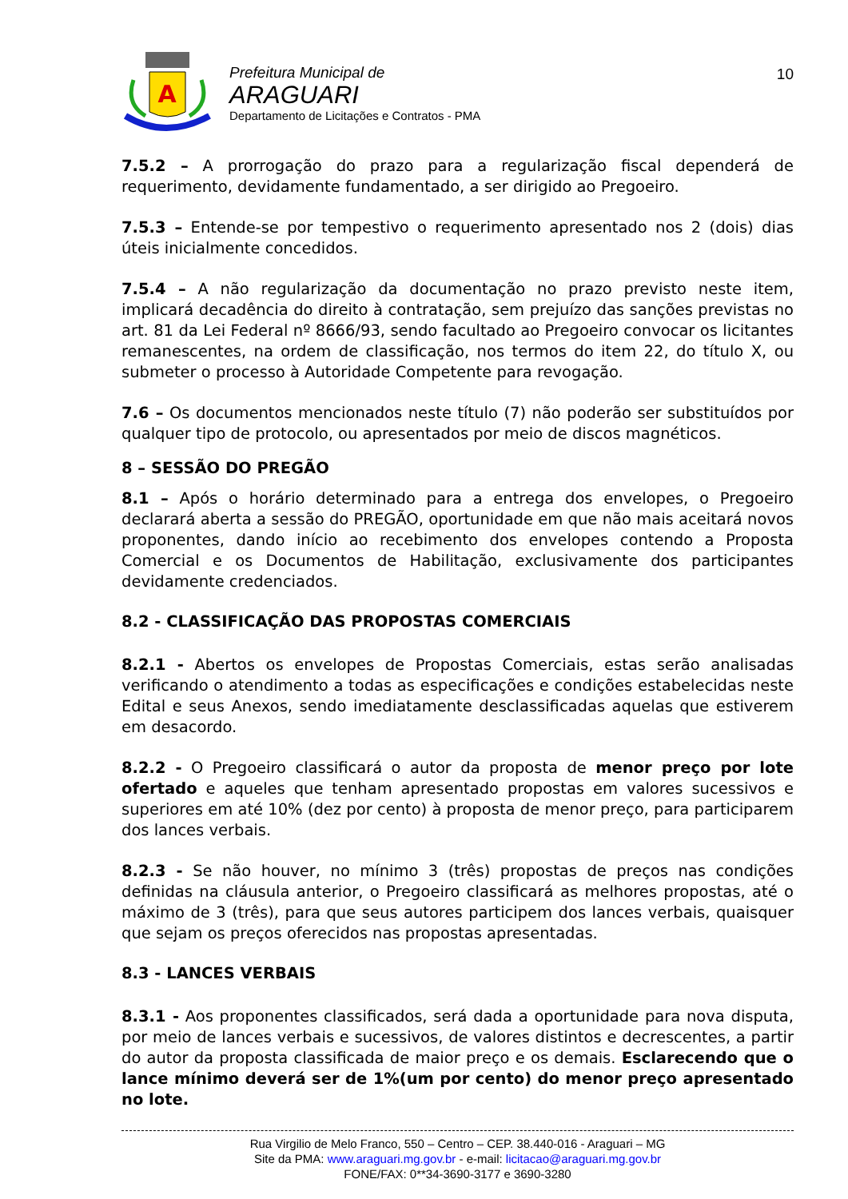A
Prefeitura Municipal de
ARAGUARI
Departamento de Licitações e Contratos - PMA
10
7.5.2 – A prorrogação do prazo para a regularização fiscal dependerá de requerimento, devidamente fundamentado, a ser dirigido ao Pregoeiro.
7.5.3 – Entende-se por tempestivo o requerimento apresentado nos 2 (dois) dias úteis inicialmente concedidos.
7.5.4 – A não regularização da documentação no prazo previsto neste item, implicará decadência do direito à contratação, sem prejuízo das sanções previstas no art. 81 da Lei Federal nº 8666/93, sendo facultado ao Pregoeiro convocar os licitantes remanescentes, na ordem de classificação, nos termos do item 22, do título X, ou submeter o processo à Autoridade Competente para revogação.
7.6 – Os documentos mencionados neste título (7) não poderão ser substituídos por qualquer tipo de protocolo, ou apresentados por meio de discos magnéticos.
8 – SESSÃO DO PREGÃO
8.1 – Após o horário determinado para a entrega dos envelopes, o Pregoeiro declarará aberta a sessão do PREGÃO, oportunidade em que não mais aceitará novos proponentes, dando início ao recebimento dos envelopes contendo a Proposta Comercial e os Documentos de Habilitação, exclusivamente dos participantes devidamente credenciados.
8.2 - CLASSIFICAÇÃO DAS PROPOSTAS COMERCIAIS
8.2.1 - Abertos os envelopes de Propostas Comerciais, estas serão analisadas verificando o atendimento a todas as especificações e condições estabelecidas neste Edital e seus Anexos, sendo imediatamente desclassificadas aquelas que estiverem em desacordo.
8.2.2 - O Pregoeiro classificará o autor da proposta de menor preço por lote ofertado e aqueles que tenham apresentado propostas em valores sucessivos e superiores em até 10% (dez por cento) à proposta de menor preço, para participarem dos lances verbais.
8.2.3 - Se não houver, no mínimo 3 (três) propostas de preços nas condições definidas na cláusula anterior, o Pregoeiro classificará as melhores propostas, até o máximo de 3 (três), para que seus autores participem dos lances verbais, quaisquer que sejam os preços oferecidos nas propostas apresentadas.
8.3 - LANCES VERBAIS
8.3.1 - Aos proponentes classificados, será dada a oportunidade para nova disputa, por meio de lances verbais e sucessivos, de valores distintos e decrescentes, a partir do autor da proposta classificada de maior preço e os demais. Esclarecendo que o lance mínimo deverá ser de 1%(um por cento) do menor preço apresentado no lote.
Rua Virgilio de Melo Franco, 550 – Centro – CEP. 38.440-016 - Araguari – MG
Site da PMA: www.araguari.mg.gov.br - e-mail: licitacao@araguari.mg.gov.br
FONE/FAX: 0**34-3690-3177 e 3690-3280